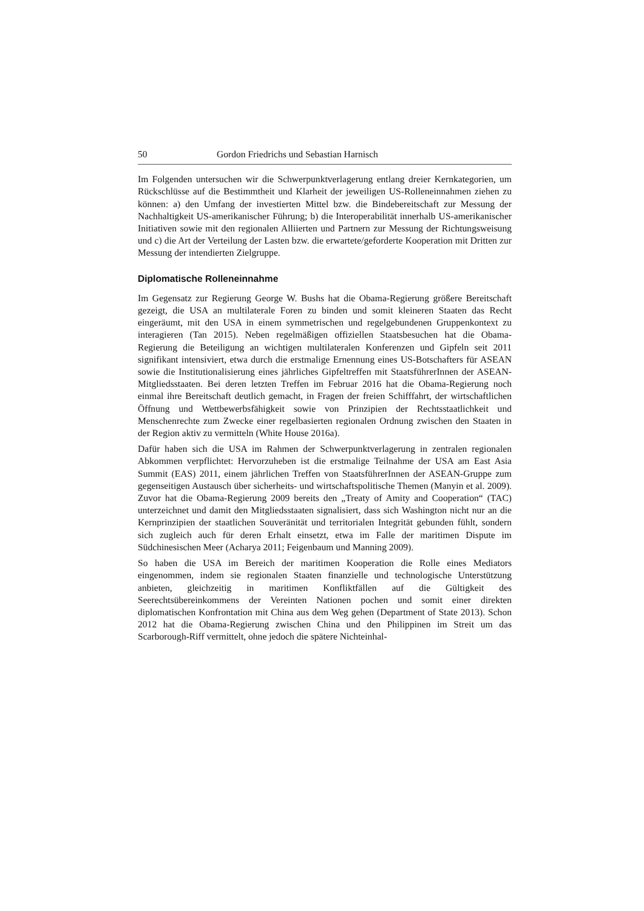50 Gordon Friedrichs und Sebastian Harnisch
Im Folgenden untersuchen wir die Schwerpunktverlagerung entlang dreier Kernkategorien, um Rückschlüsse auf die Bestimmtheit und Klarheit der jeweiligen US-Rolleneinnahmen ziehen zu können: a) den Umfang der investierten Mittel bzw. die Bindebereitschaft zur Messung der Nachhaltigkeit US-amerikanischer Führung; b) die Interoperabilität innerhalb US-amerikanischer Initiativen sowie mit den regionalen Alliierten und Partnern zur Messung der Richtungsweisung und c) die Art der Verteilung der Lasten bzw. die erwartete/geforderte Kooperation mit Dritten zur Messung der intendierten Zielgruppe.
Diplomatische Rolleneinnahme
Im Gegensatz zur Regierung George W. Bushs hat die Obama-Regierung größere Bereitschaft gezeigt, die USA an multilaterale Foren zu binden und somit kleineren Staaten das Recht eingeräumt, mit den USA in einem symmetrischen und regelgebundenen Gruppenkontext zu interagieren (Tan 2015). Neben regelmäßigen offiziellen Staatsbesuchen hat die Obama-Regierung die Beteiligung an wichtigen multilateralen Konferenzen und Gipfeln seit 2011 signifikant intensiviert, etwa durch die erstmalige Ernennung eines US-Botschafters für ASEAN sowie die Institutionalisierung eines jährliches Gipfeltreffen mit StaatsführerInnen der ASEAN-Mitgliedsstaaten. Bei deren letzten Treffen im Februar 2016 hat die Obama-Regierung noch einmal ihre Bereitschaft deutlich gemacht, in Fragen der freien Schifffahrt, der wirtschaftlichen Öffnung und Wettbewerbsfähigkeit sowie von Prinzipien der Rechtsstaatlichkeit und Menschenrechte zum Zwecke einer regelbasierten regionalen Ordnung zwischen den Staaten in der Region aktiv zu vermitteln (White House 2016a).
Dafür haben sich die USA im Rahmen der Schwerpunktverlagerung in zentralen regionalen Abkommen verpflichtet: Hervorzuheben ist die erstmalige Teilnahme der USA am East Asia Summit (EAS) 2011, einem jährlichen Treffen von StaatsführerInnen der ASEAN-Gruppe zum gegenseitigen Austausch über sicherheits- und wirtschaftspolitische Themen (Manyin et al. 2009). Zuvor hat die Obama-Regierung 2009 bereits den „Treaty of Amity and Cooperation“ (TAC) unterzeichnet und damit den Mitgliedsstaaten signalisiert, dass sich Washington nicht nur an die Kernprinzipien der staatlichen Souveränität und territorialen Integrität gebunden fühlt, sondern sich zugleich auch für deren Erhalt einsetzt, etwa im Falle der maritimen Dispute im Südchinesischen Meer (Acharya 2011; Feigenbaum und Manning 2009).
So haben die USA im Bereich der maritimen Kooperation die Rolle eines Mediators eingenommen, indem sie regionalen Staaten finanzielle und technologische Unterstützung anbieten, gleichzeitig in maritimen Konfliktfällen auf die Gültigkeit des Seerechtsübereinkommens der Vereinten Nationen pochen und somit einer direkten diplomatischen Konfrontation mit China aus dem Weg gehen (Department of State 2013). Schon 2012 hat die Obama-Regierung zwischen China und den Philippinen im Streit um das Scarborough-Riff vermittelt, ohne jedoch die spätere Nichteinhal-